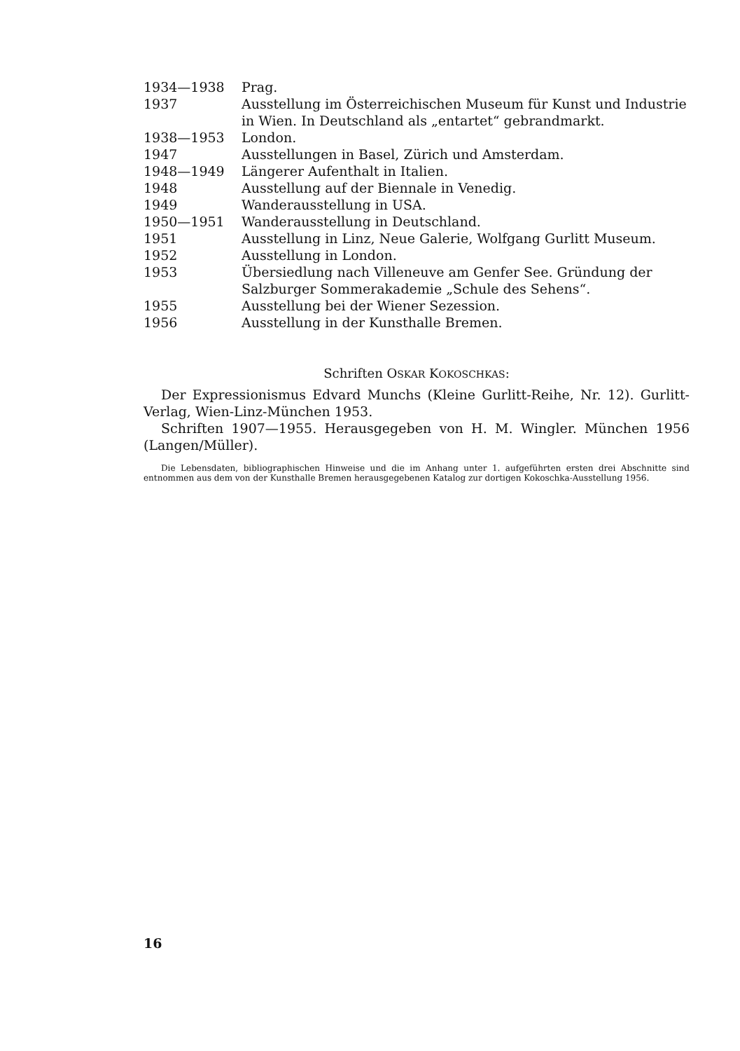| 1934—1938 | Prag. |
| 1937 | Ausstellung im Österreichischen Museum für Kunst und Industrie in Wien. In Deutschland als „entartet“ gebrandmarkt. |
| 1938—1953 | London. |
| 1947 | Ausstellungen in Basel, Zürich und Amsterdam. |
| 1948—1949 | Längerer Aufenthalt in Italien. |
| 1948 | Ausstellung auf der Biennale in Venedig. |
| 1949 | Wanderausstellung in USA. |
| 1950—1951 | Wanderausstellung in Deutschland. |
| 1951 | Ausstellung in Linz, Neue Galerie, Wolfgang Gurlitt Museum. |
| 1952 | Ausstellung in London. |
| 1953 | Übersiedlung nach Villeneuve am Genfer See. Gründung der Salzburger Sommerakademie „Schule des Sehens“. |
| 1955 | Ausstellung bei der Wiener Sezession. |
| 1956 | Ausstellung in der Kunsthalle Bremen. |
Schriften OSKAR KOKOSCHKAS:
Der Expressionismus Edvard Munchs (Kleine Gurlitt-Reihe, Nr. 12). Gurlitt-Verlag, Wien-Linz-München 1953.
Schriften 1907—1955. Herausgegeben von H. M. Wingler. München 1956 (Langen/Müller).
Die Lebensdaten, bibliographischen Hinweise und die im Anhang unter 1. aufgeführten ersten drei Abschnitte sind entnommen aus dem von der Kunsthalle Bremen herausgegebenen Katalog zur dortigen Kokoschka-Ausstellung 1956.
16